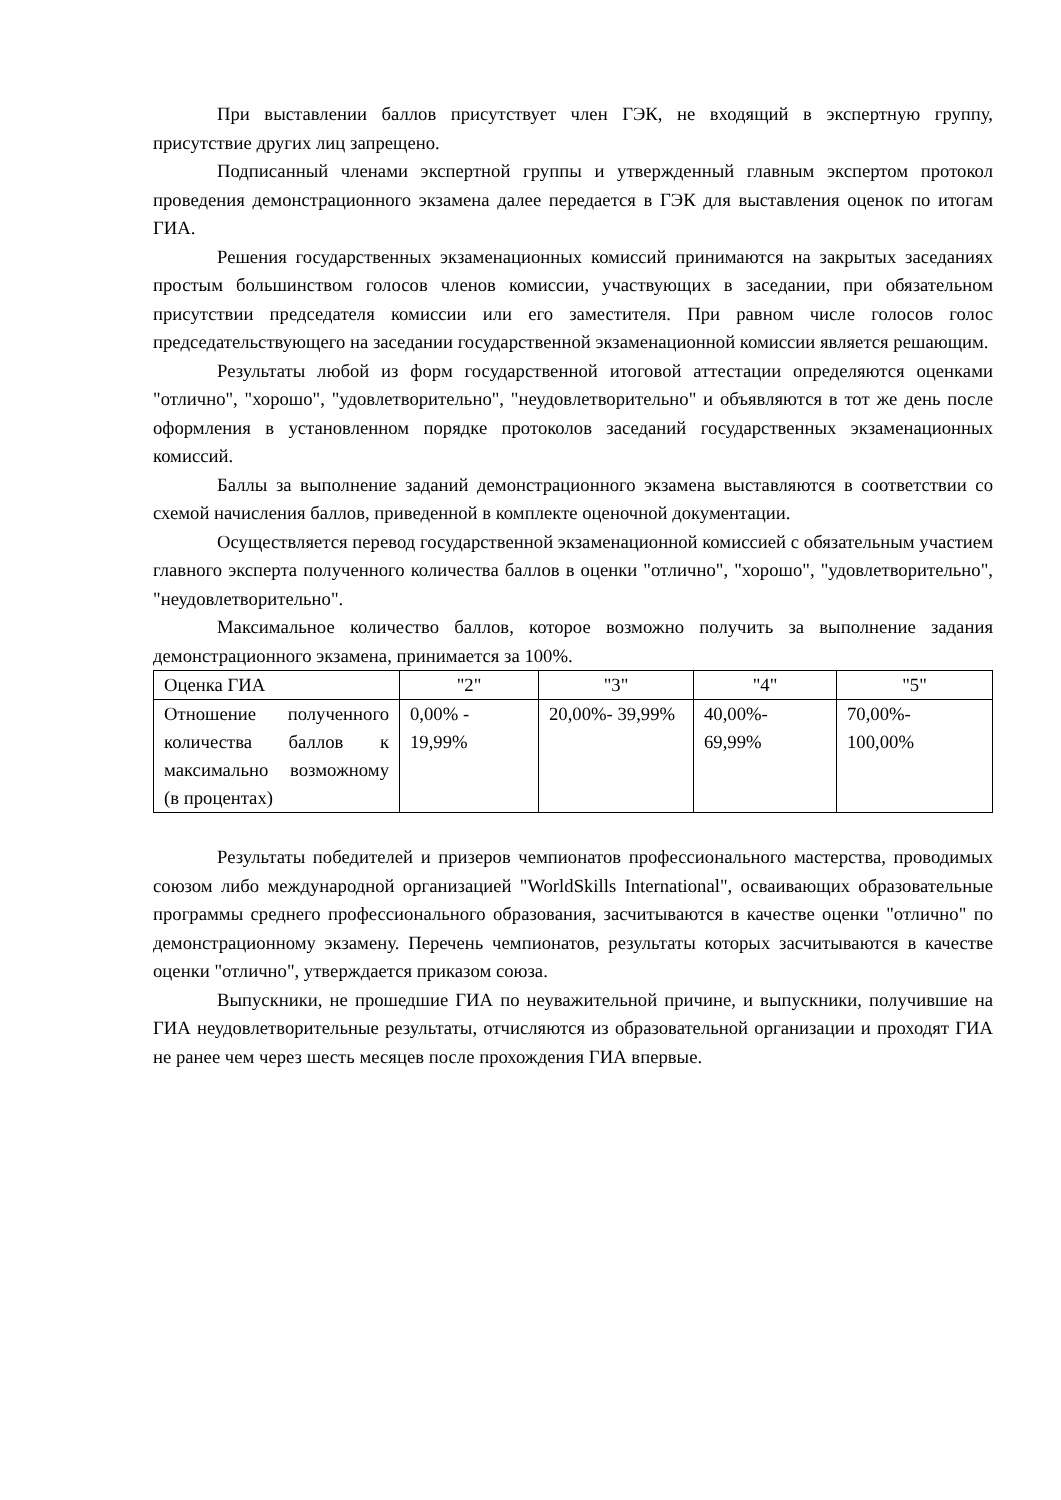При выставлении баллов присутствует член ГЭК, не входящий в экспертную группу, присутствие других лиц запрещено.
Подписанный членами экспертной группы и утвержденный главным экспертом протокол проведения демонстрационного экзамена далее передается в ГЭК для выставления оценок по итогам ГИА.
Решения государственных экзаменационных комиссий принимаются на закрытых заседаниях простым большинством голосов членов комиссии, участвующих в заседании, при обязательном присутствии председателя комиссии или его заместителя. При равном числе голосов голос председательствующего на заседании государственной экзаменационной комиссии является решающим.
Результаты любой из форм государственной итоговой аттестации определяются оценками "отлично", "хорошо", "удовлетворительно", "неудовлетворительно" и объявляются в тот же день после оформления в установленном порядке протоколов заседаний государственных экзаменационных комиссий.
Баллы за выполнение заданий демонстрационного экзамена выставляются в соответствии со схемой начисления баллов, приведенной в комплекте оценочной документации.
Осуществляется перевод государственной экзаменационной комиссией с обязательным участием главного эксперта полученного количества баллов в оценки "отлично", "хорошо", "удовлетворительно", "неудовлетворительно".
Максимальное количество баллов, которое возможно получить за выполнение задания демонстрационного экзамена, принимается за 100%.
| Оценка ГИА | "2" | "3" | "4" | "5" |
| Отношение полученного количества баллов к максимально возможному (в процентах) | 0,00% - 19,99% | 20,00%- 39,99% | 40,00%- 69,99% | 70,00%- 100,00% |
Результаты победителей и призеров чемпионатов профессионального мастерства, проводимых союзом либо международной организацией "WorldSkills International", осваивающих образовательные программы среднего профессионального образования, засчитываются в качестве оценки "отлично" по демонстрационному экзамену. Перечень чемпионатов, результаты которых засчитываются в качестве оценки "отлично", утверждается приказом союза.
Выпускники, не прошедшие ГИА по неуважительной причине, и выпускники, получившие на ГИА неудовлетворительные результаты, отчисляются из образовательной организации и проходят ГИА не ранее чем через шесть месяцев после прохождения ГИА впервые.